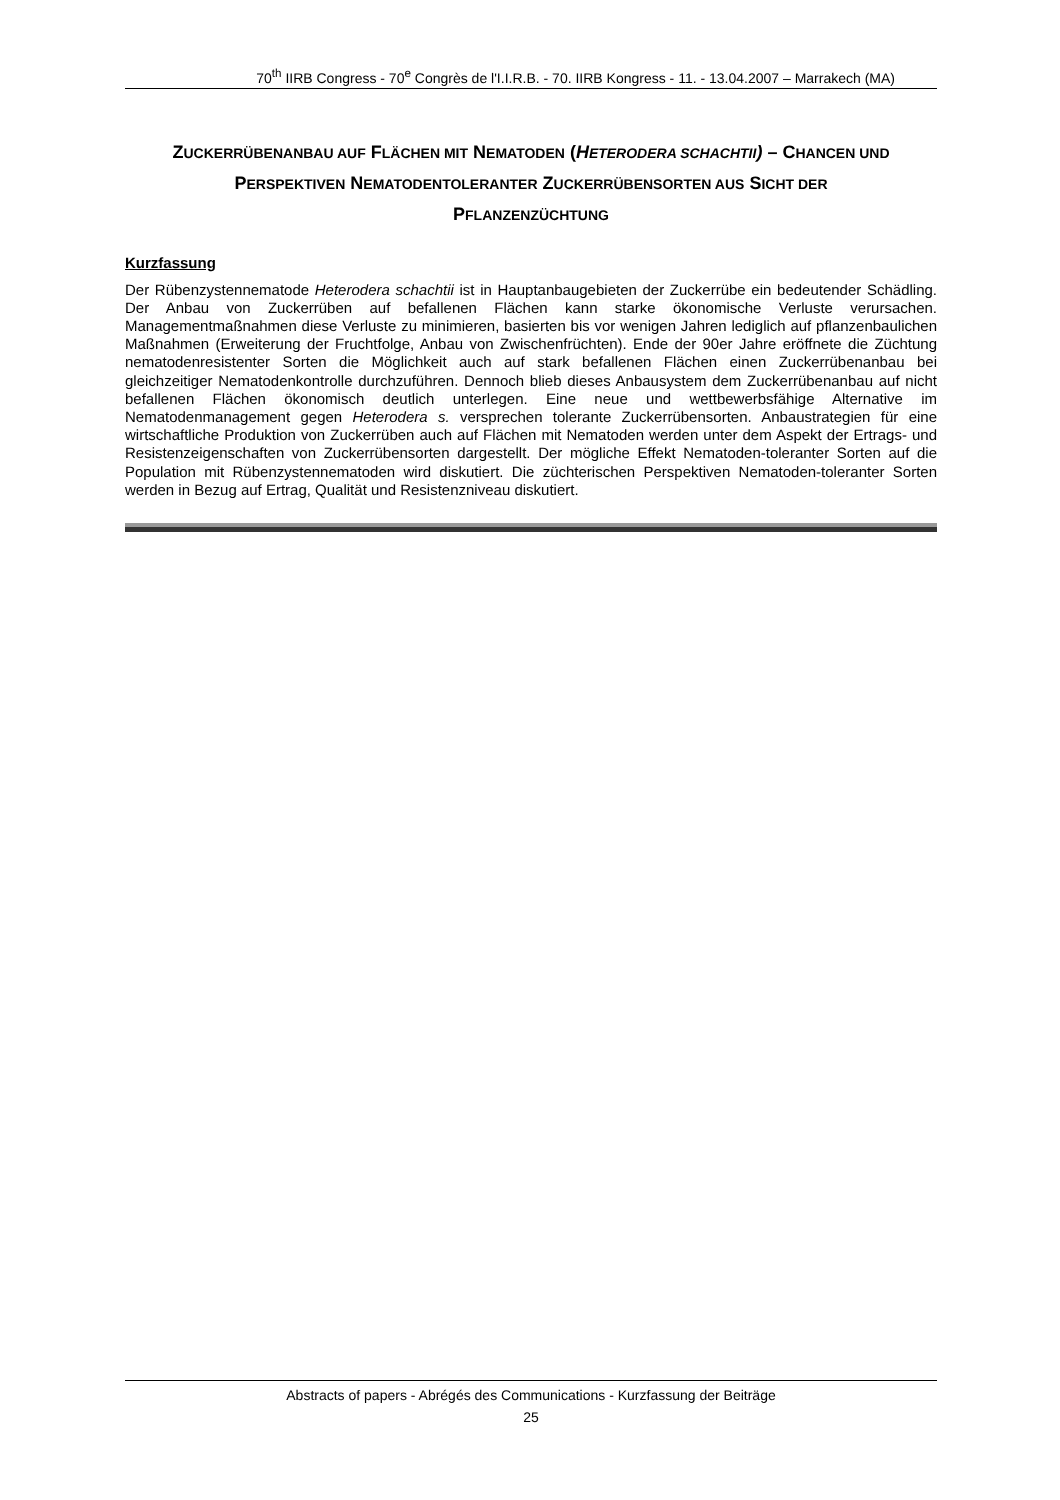70<sup>th</sup> IIRB Congress - 70<sup>e</sup> Congrès de l'I.I.R.B. - 70. IIRB Kongress - 11. - 13.04.2007 – Marrakech (MA)
ZUCKERRÜBENANBAU AUF FLÄCHEN MIT NEMATODEN (HETERODERA SCHACHTII) – CHANCEN UND PERSPEKTIVEN NEMATODENTOLERANTER ZUCKERRÜBENSORTEN AUS SICHT DER PFLANZENZÜCHTUNG
Kurzfassung
Der Rübenzystennematode Heterodera schachtii ist in Hauptanbaugebieten der Zuckerrübe ein bedeutender Schädling. Der Anbau von Zuckerrüben auf befallenen Flächen kann starke ökonomische Verluste verursachen. Managementmaßnahmen diese Verluste zu minimieren, basierten bis vor wenigen Jahren lediglich auf pflanzenbaulichen Maßnahmen (Erweiterung der Fruchtfolge, Anbau von Zwischenfrüchten). Ende der 90er Jahre eröffnete die Züchtung nematodenresistenter Sorten die Möglichkeit auch auf stark befallenen Flächen einen Zuckerrübenanbau bei gleichzeitiger Nematodenkontrolle durchzuführen. Dennoch blieb dieses Anbausystem dem Zuckerrübenanbau auf nicht befallenen Flächen ökonomisch deutlich unterlegen. Eine neue und wettbewerbsfähige Alternative im Nematodenmanagement gegen Heterodera s. versprechen tolerante Zuckerrübensorten. Anbaustrategien für eine wirtschaftliche Produktion von Zuckerrüben auch auf Flächen mit Nematoden werden unter dem Aspekt der Ertrags- und Resistenzeigenschaften von Zuckerrübensorten dargestellt. Der mögliche Effekt Nematoden-toleranter Sorten auf die Population mit Rübenzystennematoden wird diskutiert. Die züchterischen Perspektiven Nematoden-toleranter Sorten werden in Bezug auf Ertrag, Qualität und Resistenzniveau diskutiert.
Abstracts of papers - Abrégés des Communications - Kurzfassung der Beiträge
25